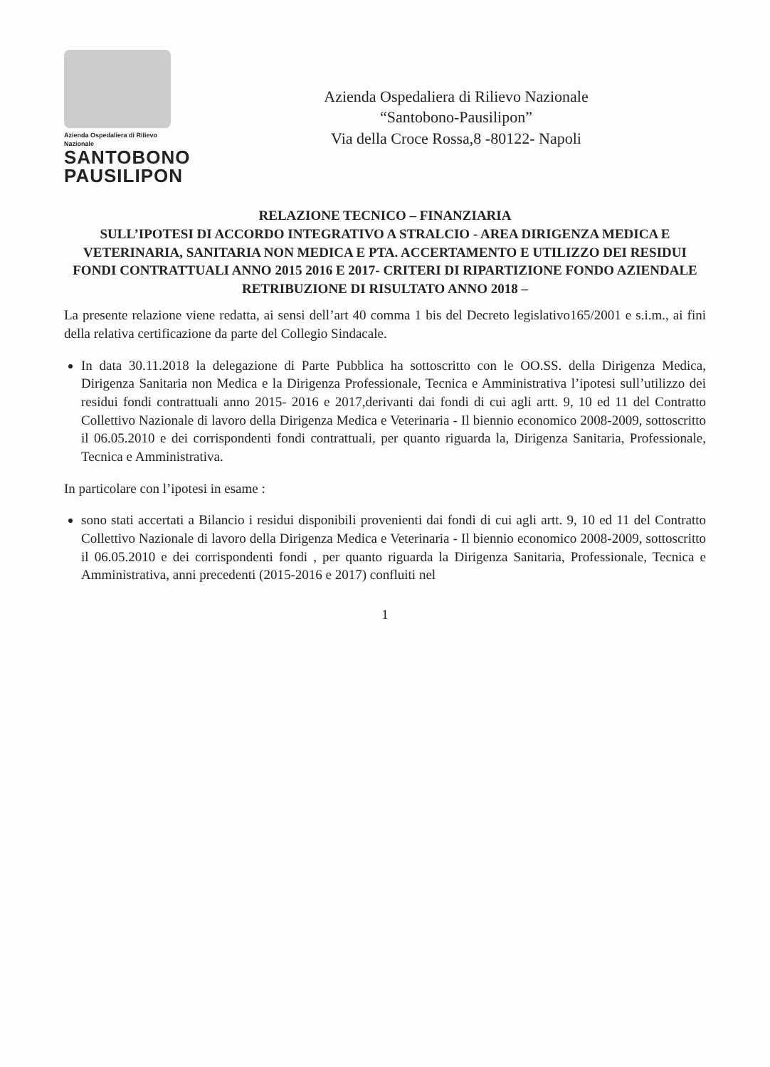Azienda Ospedaliera di Rilievo Nazionale
SANTOBONO
PAUSILIPON
Azienda Ospedaliera di Rilievo Nazionale
“Santobono-Pausilipon”
Via della Croce Rossa,8 -80122- Napoli
RELAZIONE TECNICO – FINANZIARIA
SULL’IPOTESI DI ACCORDO INTEGRATIVO A STRALCIO - AREA DIRIGENZA MEDICA E VETERINARIA, SANITARIA NON MEDICA E PTA. ACCERTAMENTO E UTILIZZO DEI RESIDUI FONDI CONTRATTUALI ANNO 2015 2016 E 2017- CRITERI DI RIPARTIZIONE FONDO AZIENDALE RETRIBUZIONE DI RISULTATO ANNO 2018 –
La presente relazione viene redatta, ai sensi dell’art 40 comma 1 bis del Decreto legislativo165/2001 e s.i.m., ai fini della relativa certificazione da parte del Collegio Sindacale.
In data 30.11.2018 la delegazione di Parte Pubblica ha sottoscritto con le OO.SS. della Dirigenza Medica, Dirigenza Sanitaria non Medica e la Dirigenza Professionale, Tecnica e Amministrativa l’ipotesi sull’utilizzo dei residui fondi contrattuali anno 2015- 2016 e 2017,derivanti dai fondi di cui agli artt. 9, 10 ed 11 del Contratto Collettivo Nazionale di lavoro della Dirigenza Medica e Veterinaria - Il biennio economico 2008-2009, sottoscritto il 06.05.2010 e dei corrispondenti fondi contrattuali, per quanto riguarda la, Dirigenza Sanitaria, Professionale, Tecnica e Amministrativa.
In particolare con l’ipotesi in esame :
sono stati accertati a Bilancio i residui disponibili provenienti dai fondi di cui agli artt. 9, 10 ed 11 del Contratto Collettivo Nazionale di lavoro della Dirigenza Medica e Veterinaria - Il biennio economico 2008-2009, sottoscritto il 06.05.2010 e dei corrispondenti fondi , per quanto riguarda la Dirigenza Sanitaria, Professionale, Tecnica e Amministrativa, anni precedenti (2015-2016 e 2017) confluiti nel
1